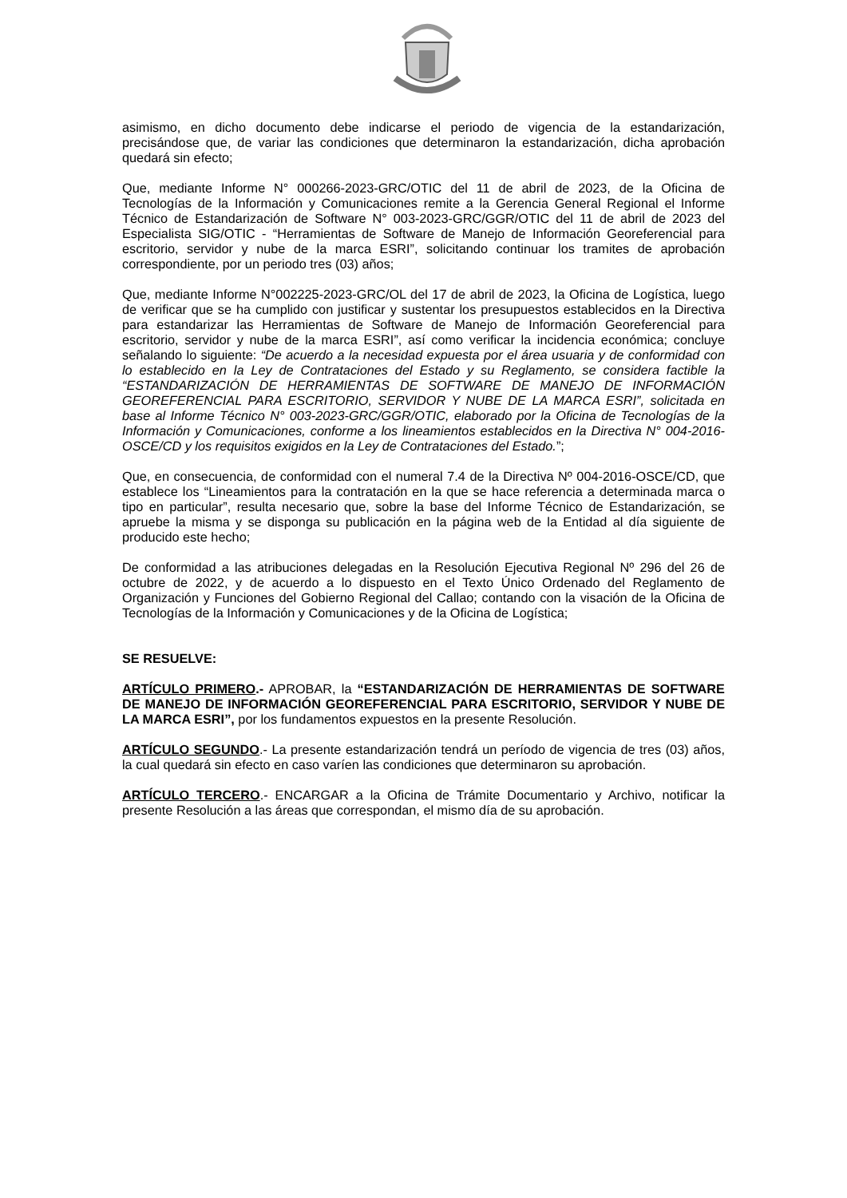asimismo, en dicho documento debe indicarse el periodo de vigencia de la estandarización, precisándose que, de variar las condiciones que determinaron la estandarización, dicha aprobación quedará sin efecto;
Que, mediante Informe N° 000266-2023-GRC/OTIC del 11 de abril de 2023, de la Oficina de Tecnologías de la Información y Comunicaciones remite a la Gerencia General Regional el Informe Técnico de Estandarización de Software N° 003-2023-GRC/GGR/OTIC del 11 de abril de 2023 del Especialista SIG/OTIC - “Herramientas de Software de Manejo de Información Georeferencial para escritorio, servidor y nube de la marca ESRI”, solicitando continuar los tramites de aprobación correspondiente, por un periodo tres (03) años;
Que, mediante Informe N°002225-2023-GRC/OL del 17 de abril de 2023, la Oficina de Logística, luego de verificar que se ha cumplido con justificar y sustentar los presupuestos establecidos en la Directiva para estandarizar las Herramientas de Software de Manejo de Información Georeferencial para escritorio, servidor y nube de la marca ESRI”, así como verificar la incidencia económica; concluye señalando lo siguiente: “De acuerdo a la necesidad expuesta por el área usuaria y de conformidad con lo establecido en la Ley de Contrataciones del Estado y su Reglamento, se considera factible la “ESTANDARIZACIÓN DE HERRAMIENTAS DE SOFTWARE DE MANEJO DE INFORMACIÓN GEOREFERENCIAL PARA ESCRITORIO, SERVIDOR Y NUBE DE LA MARCA ESRI”, solicitada en base al Informe Técnico N° 003-2023-GRC/GGR/OTIC, elaborado por la Oficina de Tecnologías de la Información y Comunicaciones, conforme a los lineamientos establecidos en la Directiva N° 004-2016-OSCE/CD y los requisitos exigidos en la Ley de Contrataciones del Estado.”;
Que, en consecuencia, de conformidad con el numeral 7.4 de la Directiva Nº 004-2016-OSCE/CD, que establece los “Lineamientos para la contratación en la que se hace referencia a determinada marca o tipo en particular”, resulta necesario que, sobre la base del Informe Técnico de Estandarización, se apruebe la misma y se disponga su publicación en la página web de la Entidad al día siguiente de producido este hecho;
De conformidad a las atribuciones delegadas en la Resolución Ejecutiva Regional Nº 296 del 26 de octubre de 2022, y de acuerdo a lo dispuesto en el Texto Único Ordenado del Reglamento de Organización y Funciones del Gobierno Regional del Callao; contando con la visación de la Oficina de Tecnologías de la Información y Comunicaciones y de la Oficina de Logística;
SE RESUELVE:
ARTÍCULO PRIMERO.- APROBAR, la “ESTANDARIZACIÓN DE HERRAMIENTAS DE SOFTWARE DE MANEJO DE INFORMACIÓN GEOREFERENCIAL PARA ESCRITORIO, SERVIDOR Y NUBE DE LA MARCA ESRI”, por los fundamentos expuestos en la presente Resolución.
ARTÍCULO SEGUNDO.- La presente estandarización tendrá un período de vigencia de tres (03) años, la cual quedará sin efecto en caso varíen las condiciones que determinaron su aprobación.
ARTÍCULO TERCERO.- ENCARGAR a la Oficina de Trámite Documentario y Archivo, notificar la presente Resolución a las áreas que correspondan, el mismo día de su aprobación.